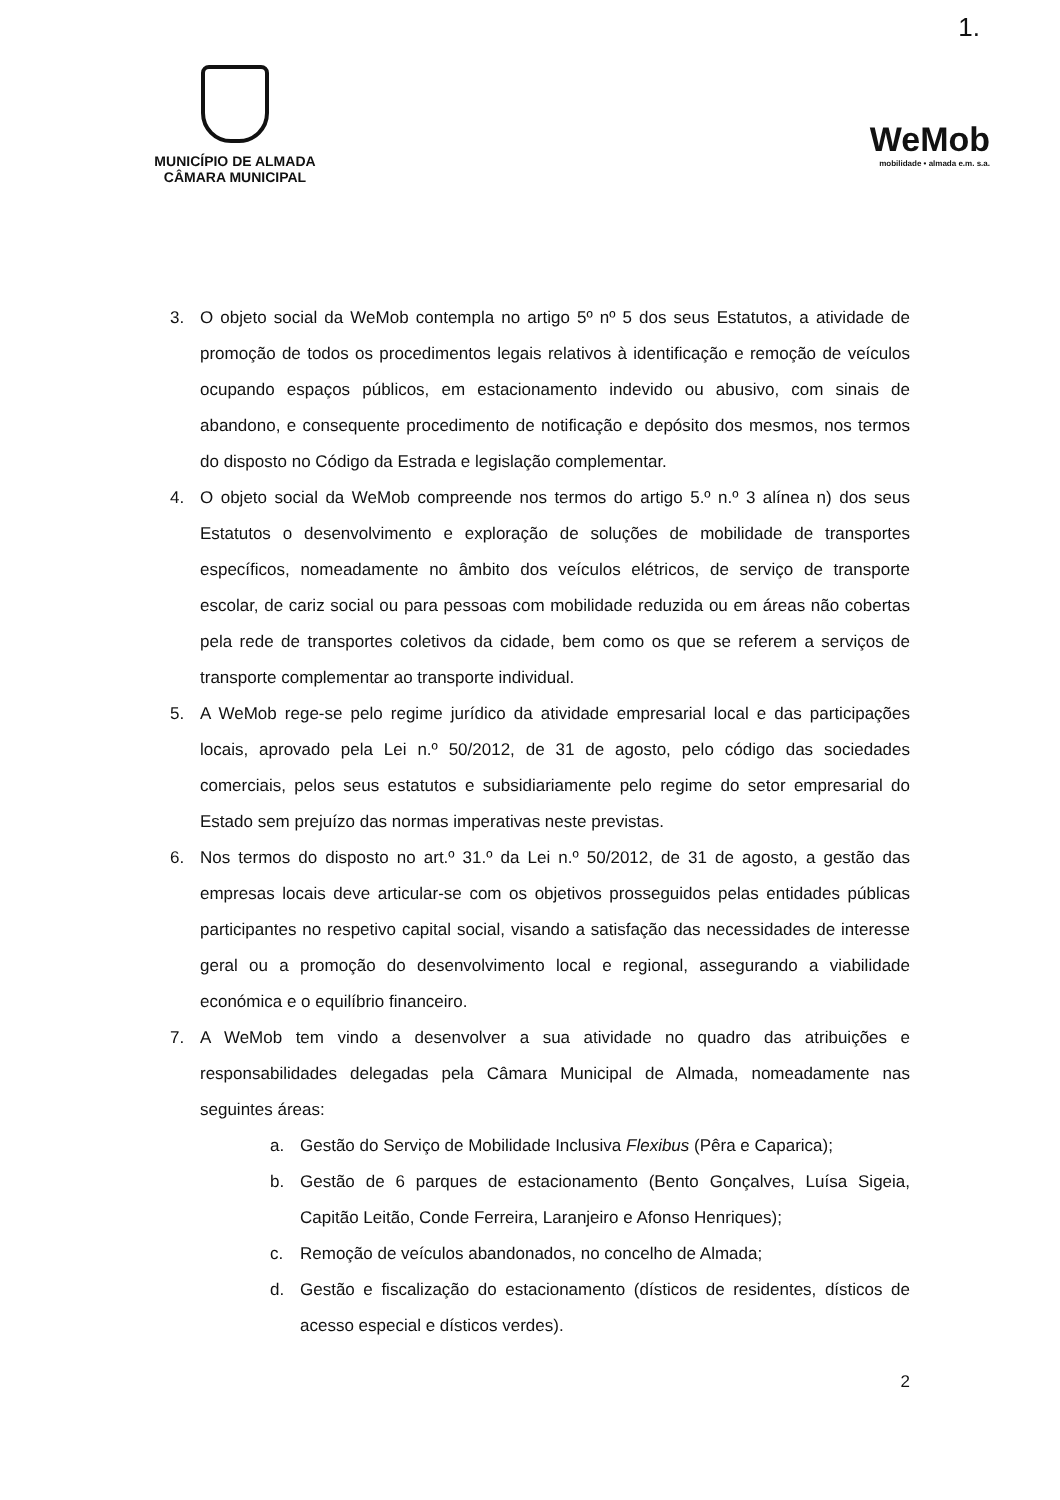1.
MUNICÍPIO DE ALMADA
CÂMARA MUNICIPAL
WeMob
mobilidade • almada e.m. s.a.
3. O objeto social da WeMob contempla no artigo 5º nº 5 dos seus Estatutos, a atividade de promoção de todos os procedimentos legais relativos à identificação e remoção de veículos ocupando espaços públicos, em estacionamento indevido ou abusivo, com sinais de abandono, e consequente procedimento de notificação e depósito dos mesmos, nos termos do disposto no Código da Estrada e legislação complementar.
4. O objeto social da WeMob compreende nos termos do artigo 5.º n.º 3 alínea n) dos seus Estatutos o desenvolvimento e exploração de soluções de mobilidade de transportes específicos, nomeadamente no âmbito dos veículos elétricos, de serviço de transporte escolar, de cariz social ou para pessoas com mobilidade reduzida ou em áreas não cobertas pela rede de transportes coletivos da cidade, bem como os que se referem a serviços de transporte complementar ao transporte individual.
5. A WeMob rege-se pelo regime jurídico da atividade empresarial local e das participações locais, aprovado pela Lei n.º 50/2012, de 31 de agosto, pelo código das sociedades comerciais, pelos seus estatutos e subsidiariamente pelo regime do setor empresarial do Estado sem prejuízo das normas imperativas neste previstas.
6. Nos termos do disposto no art.º 31.º da Lei n.º 50/2012, de 31 de agosto, a gestão das empresas locais deve articular-se com os objetivos prosseguidos pelas entidades públicas participantes no respetivo capital social, visando a satisfação das necessidades de interesse geral ou a promoção do desenvolvimento local e regional, assegurando a viabilidade económica e o equilíbrio financeiro.
7. A WeMob tem vindo a desenvolver a sua atividade no quadro das atribuições e responsabilidades delegadas pela Câmara Municipal de Almada, nomeadamente nas seguintes áreas:
a. Gestão do Serviço de Mobilidade Inclusiva Flexibus (Pêra e Caparica);
b. Gestão de 6 parques de estacionamento (Bento Gonçalves, Luísa Sigeia, Capitão Leitão, Conde Ferreira, Laranjeiro e Afonso Henriques);
c. Remoção de veículos abandonados, no concelho de Almada;
d. Gestão e fiscalização do estacionamento (dísticos de residentes, dísticos de acesso especial e dísticos verdes).
2